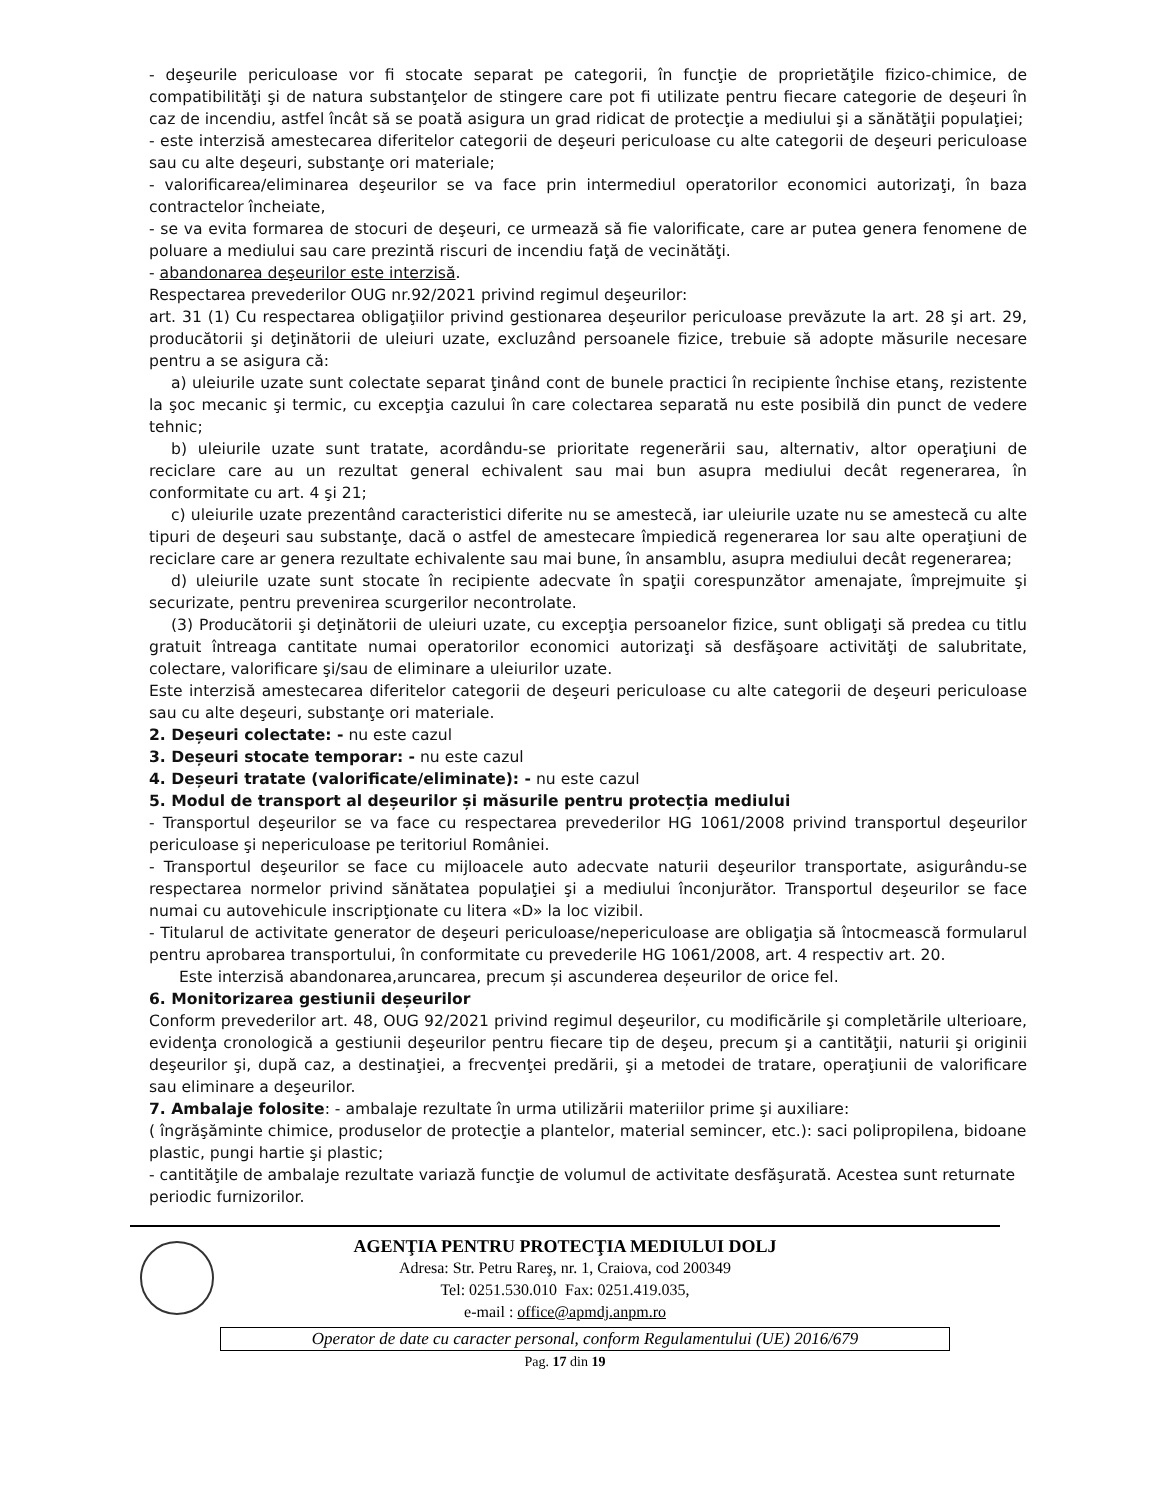- deşeurile periculoase vor fi stocate separat pe categorii, în funcţie de proprietăţile fizico-chimice, de compatibilităţi şi de natura substanţelor de stingere care pot fi utilizate pentru fiecare categorie de deşeuri în caz de incendiu, astfel încât să se poată asigura un grad ridicat de protecţie a mediului şi a sănătăţii populaţiei;
- este interzisă amestecarea diferitelor categorii de deşeuri periculoase cu alte categorii de deşeuri periculoase sau cu alte deşeuri, substanţe ori materiale;
- valorificarea/eliminarea deşeurilor se va face prin intermediul operatorilor economici autorizaţi, în baza contractelor încheiate,
- se va evita formarea de stocuri de deşeuri, ce urmează să fie valorificate, care ar putea genera fenomene de poluare a mediului sau care prezintă riscuri de incendiu faţă de vecinătăţi.
- abandonarea deşeurilor este interzisă.
Respectarea prevederilor OUG nr.92/2021 privind regimul deşeurilor:
art. 31 (1) Cu respectarea obligaţiilor privind gestionarea deşeurilor periculoase prevăzute la art. 28 şi art. 29, producătorii şi deţinătorii de uleiuri uzate, excluzând persoanele fizice, trebuie să adopte măsurile necesare pentru a se asigura că:
a) uleiurile uzate sunt colectate separat ţinând cont de bunele practici în recipiente închise etanş, rezistente la şoc mecanic şi termic, cu excepţia cazului în care colectarea separată nu este posibilă din punct de vedere tehnic;
b) uleiurile uzate sunt tratate, acordându-se prioritate regenerării sau, alternativ, altor operaţiuni de reciclare care au un rezultat general echivalent sau mai bun asupra mediului decât regenerarea, în conformitate cu art. 4 şi 21;
c) uleiurile uzate prezentând caracteristici diferite nu se amestecă, iar uleiurile uzate nu se amestecă cu alte tipuri de deşeuri sau substanţe, dacă o astfel de amestecare împiedică regenerarea lor sau alte operaţiuni de reciclare care ar genera rezultate echivalente sau mai bune, în ansamblu, asupra mediului decât regenerarea;
d) uleiurile uzate sunt stocate în recipiente adecvate în spaţii corespunzător amenajate, împrejmuite şi securizate, pentru prevenirea scurgerilor necontrolate.
(3) Producătorii şi deţinătorii de uleiuri uzate, cu excepţia persoanelor fizice, sunt obligaţi să predea cu titlu gratuit întreaga cantitate numai operatorilor economici autorizaţi să desfăşoare activităţi de salubritate, colectare, valorificare şi/sau de eliminare a uleiurilor uzate.
Este interzisă amestecarea diferitelor categorii de deşeuri periculoase cu alte categorii de deşeuri periculoase sau cu alte deşeuri, substanţe ori materiale.
2. Deșeuri colectate: - nu este cazul
3. Deșeuri stocate temporar: - nu este cazul
4. Deșeuri tratate (valorificate/eliminate): - nu este cazul
5. Modul de transport al deșeurilor și măsurile pentru protecția mediului
- Transportul deşeurilor se va face cu respectarea prevederilor HG 1061/2008 privind transportul deşeurilor periculoase şi nepericuloase pe teritoriul României.
- Transportul deşeurilor se face cu mijloacele auto adecvate naturii deşeurilor transportate, asigurându-se respectarea normelor privind sănătatea populaţiei şi a mediului înconjurător. Transportul deşeurilor se face numai cu autovehicule inscripţionate cu litera «D» la loc vizibil.
- Titularul de activitate generator de deşeuri periculoase/nepericuloase are obligaţia să întocmească formularul pentru aprobarea transportului, în conformitate cu prevederile HG 1061/2008, art. 4 respectiv art. 20.
Este interzisă abandonarea,aruncarea, precum și ascunderea deșeurilor de orice fel.
6. Monitorizarea gestiunii deșeurilor
Conform prevederilor art. 48, OUG 92/2021 privind regimul deşeurilor, cu modificările şi completările ulterioare, evidenţa cronologică a gestiunii deşeurilor pentru fiecare tip de deşeu, precum şi a cantităţii, naturii şi originii deşeurilor şi, după caz, a destinaţiei, a frecvenţei predării, şi a metodei de tratare, operaţiunii de valorificare sau eliminare a deşeurilor.
7. Ambalaje folosite: - ambalaje rezultate în urma utilizării materiilor prime şi auxiliare:
( îngrăşăminte chimice, produselor de protecţie a plantelor, material semincer, etc.): saci polipropilena, bidoane plastic, pungi hartie şi plastic;
- cantităţile de ambalaje rezultate variază funcţie de volumul de activitate desfăşurată. Acestea sunt returnate periodic furnizorilor.
AGENŢIA PENTRU PROTECŢIA MEDIULUI DOLJ
Adresa: Str. Petru Rareş, nr. 1, Craiova, cod 200349
Tel: 0251.530.010 Fax: 0251.419.035,
e-mail : office@apmdj.anpm.ro
Operator de date cu caracter personal, conform Regulamentului (UE) 2016/679
Pag. 17 din 19